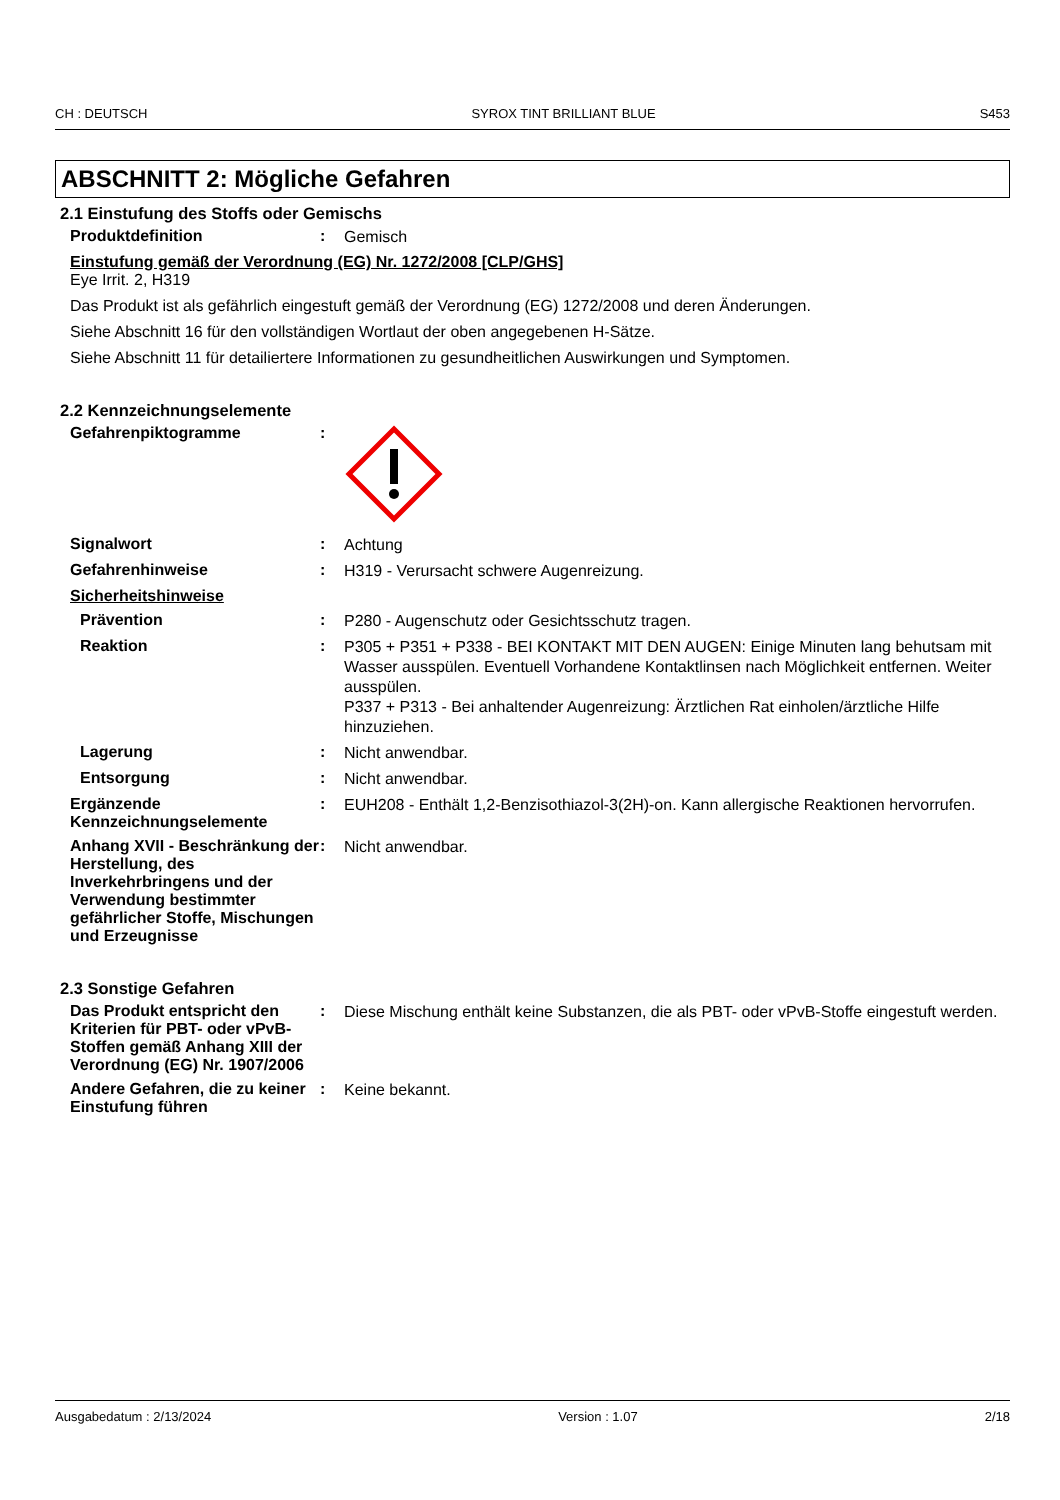CH : DEUTSCH SYROX TINT BRILLIANT BLUE S453
ABSCHNITT 2: Mögliche Gefahren
2.1 Einstufung des Stoffs oder Gemischs
Produktdefinition :
Gemisch
Einstufung gemäß der Verordnung (EG) Nr. 1272/2008 [CLP/GHS]
Eye Irrit. 2, H319
Das Produkt ist als gefährlich eingestuft gemäß der Verordnung (EG) 1272/2008 und deren Änderungen.
Siehe Abschnitt 16 für den vollständigen Wortlaut der oben angegebenen H-Sätze.
Siehe Abschnitt 11 für detailiertere Informationen zu gesundheitlichen Auswirkungen und Symptomen.
2.2 Kennzeichnungselemente
Gefahrenpiktogramme :
Signalwort :
Achtung
Gefahrenhinweise :
H319 - Verursacht schwere Augenreizung.
Sicherheitshinweise
Prävention :
P280 - Augenschutz oder Gesichtsschutz tragen.
Reaktion :
P305 + P351 + P338 - BEI KONTAKT MIT DEN AUGEN: Einige Minuten lang behutsam mit Wasser ausspülen. Eventuell Vorhandene Kontaktlinsen nach Möglichkeit entfernen. Weiter ausspülen.
P337 + P313 - Bei anhaltender Augenreizung: Ärztlichen Rat einholen/ärztliche Hilfe hinzuziehen.
Lagerung :
Nicht anwendbar.
Entsorgung :
Nicht anwendbar.
Ergänzende Kennzeichnungselemente
:
EUH208 - Enthält 1,2-Benzisothiazol-3(2H)-on. Kann allergische Reaktionen hervorrufen.
Anhang XVII - Beschränkung der Herstellung, des Inverkehrbringens und der Verwendung bestimmter gefährlicher Stoffe, Mischungen und Erzeugnisse
:
Nicht anwendbar.
2.3 Sonstige Gefahren
Das Produkt entspricht den Kriterien für PBT- oder vPvB-Stoffen gemäß Anhang XIII der Verordnung (EG) Nr. 1907/2006
:
Diese Mischung enthält keine Substanzen, die als PBT- oder vPvB-Stoffe eingestuft werden.
Andere Gefahren, die zu keiner Einstufung führen
:
Keine bekannt.
Ausgabedatum : 2/13/2024 Version : 1.07 2/18